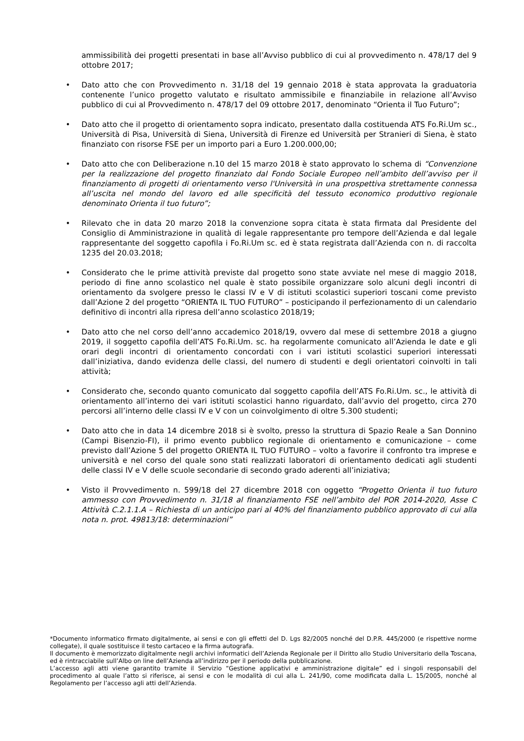ammissibilità dei progetti presentati in base all’Avviso pubblico di cui al provvedimento n. 478/17 del 9 ottobre 2017;
• Dato atto che con Provvedimento n. 31/18 del 19 gennaio 2018 è stata approvata la graduatoria contenente l’unico progetto valutato e risultato ammissibile e finanziabile in relazione all’Avviso pubblico di cui al Provvedimento n. 478/17 del 09 ottobre 2017, denominato “Orienta il Tuo Futuro”;
• Dato atto che il progetto di orientamento sopra indicato, presentato dalla costituenda ATS Fo.Ri.Um sc., Università di Pisa, Università di Siena, Università di Firenze ed Università per Stranieri di Siena, è stato finanziato con risorse FSE per un importo pari a Euro 1.200.000,00;
• Dato atto che con Deliberazione n.10 del 15 marzo 2018 è stato approvato lo schema di “Convenzione per la realizzazione del progetto finanziato dal Fondo Sociale Europeo nell’ambito dell’avviso per il finanziamento di progetti di orientamento verso l'Università in una prospettiva strettamente connessa all’uscita nel mondo del lavoro ed alle specificità del tessuto economico produttivo regionale denominato Orienta il tuo futuro”;
• Rilevato che in data 20 marzo 2018 la convenzione sopra citata è stata firmata dal Presidente del Consiglio di Amministrazione in qualità di legale rappresentante pro tempore dell’Azienda e dal legale rappresentante del soggetto capofila i Fo.Ri.Um sc. ed è stata registrata dall’Azienda con n. di raccolta 1235 del 20.03.2018;
• Considerato che le prime attività previste dal progetto sono state avviate nel mese di maggio 2018, periodo di fine anno scolastico nel quale è stato possibile organizzare solo alcuni degli incontri di orientamento da svolgere presso le classi IV e V di istituti scolastici superiori toscani come previsto dall’Azione 2 del progetto “ORIENTA IL TUO FUTURO” – posticipando il perfezionamento di un calendario definitivo di incontri alla ripresa dell’anno scolastico 2018/19;
• Dato atto che nel corso dell’anno accademico 2018/19, ovvero dal mese di settembre 2018 a giugno 2019, il soggetto capofila dell’ATS Fo.Ri.Um. sc. ha regolarmente comunicato all’Azienda le date e gli orari degli incontri di orientamento concordati con i vari istituti scolastici superiori interessati dall’iniziativa, dando evidenza delle classi, del numero di studenti e degli orientatori coinvolti in tali attività;
• Considerato che, secondo quanto comunicato dal soggetto capofila dell’ATS Fo.Ri.Um. sc., le attività di orientamento all’interno dei vari istituti scolastici hanno riguardato, dall’avvio del progetto, circa 270 percorsi all’interno delle classi IV e V con un coinvolgimento di oltre 5.300 studenti;
• Dato atto che in data 14 dicembre 2018 si è svolto, presso la struttura di Spazio Reale a San Donnino (Campi Bisenzio-FI), il primo evento pubblico regionale di orientamento e comunicazione – come previsto dall’Azione 5 del progetto ORIENTA IL TUO FUTURO – volto a favorire il confronto tra imprese e università e nel corso del quale sono stati realizzati laboratori di orientamento dedicati agli studenti delle classi IV e V delle scuole secondarie di secondo grado aderenti all’iniziativa;
• Visto il Provvedimento n. 599/18 del 27 dicembre 2018 con oggetto “Progetto Orienta il tuo futuro ammesso con Provvedimento n. 31/18 al finanziamento FSE nell’ambito del POR 2014-2020, Asse C Attività C.2.1.1.A – Richiesta di un anticipo pari al 40% del finanziamento pubblico approvato di cui alla nota n. prot. 49813/18: determinazioni”
*Documento informatico firmato digitalmente, ai sensi e con gli effetti del D. Lgs 82/2005 nonché del D.P.R. 445/2000 (e rispettive norme collegate), il quale sostituisce il testo cartaceo e la firma autografa.
Il documento è memorizzato digitalmente negli archivi informatici dell’Azienda Regionale per il Diritto allo Studio Universitario della Toscana, ed è rintracciabile sull’Albo on line dell’Azienda all’indirizzo per il periodo della pubblicazione.
L’accesso agli atti viene garantito tramite il Servizio “Gestione applicativi e amministrazione digitale” ed i singoli responsabili del procedimento al quale l’atto si riferisce, ai sensi e con le modalità di cui alla L. 241/90, come modificata dalla L. 15/2005, nonché al Regolamento per l’accesso agli atti dell’Azienda.